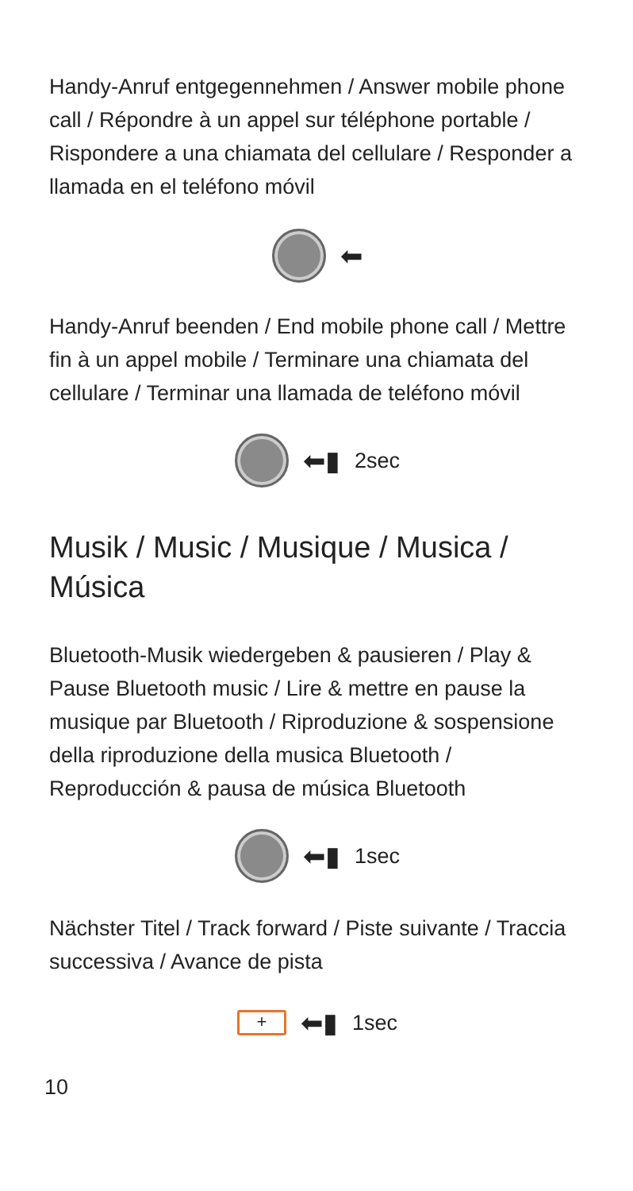Handy-Anruf entgegennehmen / Answer mobile phone call / Répondre à un appel sur téléphone portable / Rispondere a una chiamata del cellulare / Responder a llamada en el teléfono móvil
⬅
Handy-Anruf beenden / End mobile phone call / Mettre fin à un appel mobile / Terminare una chiamata del cellulare / Terminar una llamada de teléfono móvil
⬅▮ 2sec
Musik / Music / Musique / Musica / Música
Bluetooth-Musik wiedergeben & pausieren / Play & Pause Bluetooth music / Lire & mettre en pause la musique par Bluetooth / Riproduzione & sospensione della riproduzione della musica Bluetooth / Reproducción & pausa de música Bluetooth
⬅▮ 1sec
Nächster Titel / Track forward / Piste suivante / Traccia successiva / Avance de pista
+
⬅▮ 1sec
10